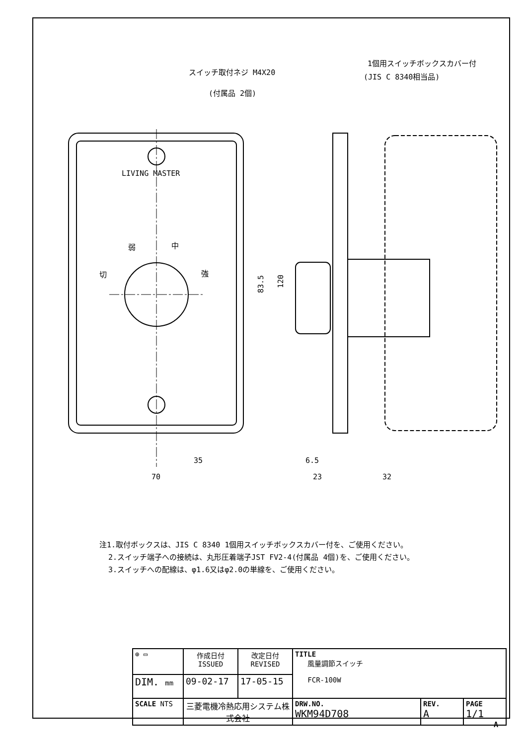LIVING MASTER
弱
中
切
強
スイッチ取付ネジ M4X20
(付属品 2個)
1個用スイッチボックスカバー付
(JIS C 8340相当品)
35
70
6.5
23
32
83.5
120
注1.取付ボックスは、JIS C 8340 1個用スイッチボックスカバー付を、ご使用ください。
2.スイッチ端子への接続は、丸形圧着端子JST FV2-4(付属品 4個)を、ご使用ください。
3.スイッチへの配線は、φ1.6又はφ2.0の単線を、ご使用ください。
| ⊕ ▭ | 作成日付 ISSUED | 改定日付 REVISED | TITLE 風量調節スイッチ FCR-100W | | |
| DIM. mm | 09-02-17 | 17-05-15 | | | |
| SCALE NTS | 三菱電機冷熱応用システム株式会社 | | DRW.NO. WKM94D708 | REV. A | PAGE 1/1 |
A